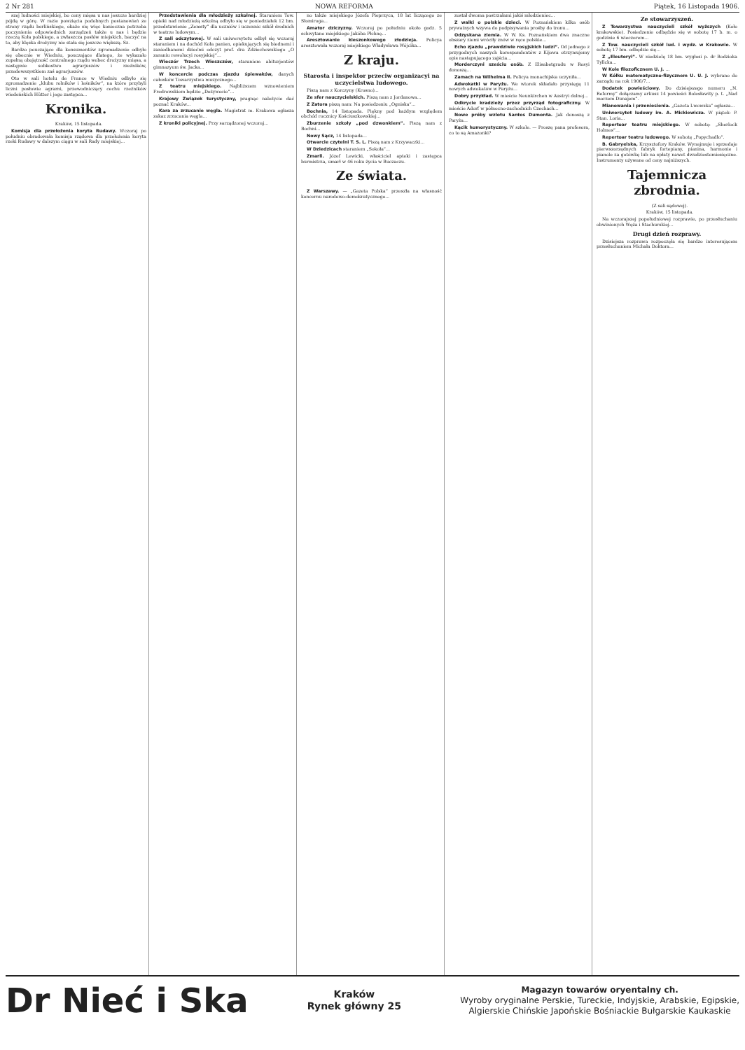2 Nr 281 NOWA REFORMA Piątek, 16 Listopada 1906.
szej ludności miejskiej, bo ceny mięsa u nas jeszcze bardziej pójdą w górę. W razie powzięcia podobnych postanowień ze strony rządu berlińskiego, okaże się więc konieczna potrzeba poczynienia odpowiednich zarządzeń także u nas i będzie rzeczą Koła polskiego, a zwłaszcza posłów miejskich, baczyć na to, aby klęska drożyzny nie stała się jeszcze większą. Sz.
Bardzo pouczające dla konsumentów zgromadzenie odbyło się obecnie w Wiedniu, pouczające dlatego, że wykazało zupełną obojętność centralnego rządu wobec drożyzny mięsa, a następnie sobkostwo agrarjuszów i rzeźników, przedewszystkiem zaś agrarjuszów.
Oto w sali hotelu de France w Wiedniu odbyło się zgromadzenie „klubu rolników i leśników”, na które przybyli liczni posłowie agrarni, przewodniczący cechu rzeźników wiedeńskich Hütter i jego zastępca...
Kronika.
Kraków, 15 listopada.
Komisja dla przełożenia koryta Rudawy. Wczoraj po południu obradowała komisja rządowa dla przełożenia koryta rzeki Rudawy w dalszym ciągu w sali Rady miejskiej...
Przedstawienia dla młodzieży szkolnej. Staraniem Tow. opieki nad młodzieżą szkolną odbyło się w poniedziałek 12 bm. przedstawienie „Zemsty” dla uczniów i uczennic szkół średnich w teatrze ludowym...
Z sali odczytowej. W sali uniwersytetu odbył się wczoraj staraniem i na dochód Koła panien, opiekujących się biednemi i zaniedbanemi dziećmi odczyt prof. dra Zdziechowskiego „O zaraniu rewolucyi rosyjskiej”...
Wieczór Trzech Wieszczów, staraniem abiturjentów gimnazyum św. Jacka...
W koncercie podczas zjazdu śpiewaków, danych całonków Towarzystwa muzycznego...
Z teatru miejskiego. Najbliższem wznowieniem Fredrowskiem będzie „Dożywocie”...
Krajowy Związek turystyczny, pragnąc należycie dać poznać Kraków...
Kara za zrzucanie węgla. Magistrat m. Krakowa ogłasza zakaz zrzucania węgla...
Z kroniki policyjnej. Przy sarządzonej wczoraj...
no także miejskiego Józefa Pieprzyca, 18 lat liczącego ze Słomiroga...
Amator dziczyzny. Wczoraj po południu około godz. 5 schwytano miejskiego Jakóba Płchnę...
Aresztowanie kieszonkowego złodzieja. Policya aresztowała wczoraj miejskiego Władysława Wójcika...
Z kraju.
Starosta i inspektor przeciw organizacyi na uczycielstwa ludowego.
Piszą nam z Korczyny (Krosno)...
Ze sfer nauczycielskich. Piszą nam z Jordanowa...
Z Zatora piszą nam: Na posiedzeniu „Ogniska”...
Bochnia, 14 listopada. Piękny pod każdym względem obchód rocznicy Kościuszkowskiej...
Zburzenie szkoły „pod dzwonkiem”. Piszą nam z Bochni...
Nowy Sącz, 14 listopada...
Otwarcie czytelni T. S. L. Piszą nam z Krzywaczki...
W Dziedzicach staraniem „Sokoła”...
Zmarli. Józef Lewicki, właściciel apteki i zastępca burmistrza, umarł w 46 roku życia w Buczaczu.
Ze świata.
Z Warszawy. — „Gazeta Polska” przeszła na własność koncernu narodowo-demokratycznego...
został dwoma postrzałami jakiś młodzieniec...
Z walki o polskie dzieci. W Poznańskiem kilka osób prywatnych wzywa do podpisywania prośby do tronu...
Odzyskana ziemia. W W. Ks. Poznańskiem dwa znaczne obszary ziemi wróciły znów w ręce polskie...
Echo zjazdu „prawdziwie rosyjskich ludzi”. Od jednego z przygodnych naszych korespondentów z Kijowa otrzymujemy opis następującego zajścia...
Morderczyni sześciu osób. Z Elisabetgradu w Rosyi donoszą...
Zamach na Wilhelma II. Policya monachijska uczyniła...
Adwokatki w Paryżu. We wtorek składało przysięgę 11 nowych adwokatów w Paryżu...
Dobry przykład. W mieście Neunkirchen w Austryi dolnej...
Odkrycie kradzieży przez przyrząd fotograficzny. W mieście Adorf w północno-zachodnich Czechach...
Nowe próby wzlotu Santos Dumonta. Jak donoszą z Paryża...
Kącik humorystyczny. W szkole. — Proszę pana profesora, co to są Amazonki?
Ze stowarzyszeń.
Z Towarzystwa nauczycieli szkół wyższych (Koło krakowskie). Posiedzenie odbędzie się w sobotę 17 b. m. o godzinie 6 wieczorem...
Z Tow. nauczycieli szkół lud. i wydz. w Krakowie. W sobotę 17 bm. odbędzie się...
Z „Eleuteryi”. W niedzielę 18 bm. wygłosi p. dr Bodzioka Tyllcka...
W Kole filozoficznem U. J. ...
W Kółku matematyczno-fizycznem U. U. J. wybrano do zarządu na rok 1906/7...
Dodatek powieściowy. Do dzisiejszego numeru „N. Reformy” dołączamy arkusz 14 powieści Bolesławity p. t. „Nad morzem Dunajem”.
Mianowania i przeniesienia. „Gazeta Lwowska” ogłasza...
Uniwersytet ludowy im. A. Mickiewicza. W piątek: P. Stan. Loria...
Repertoar teatru miejskiego. W sobotę: „Sherlock Holmes”...
Repertoar teatru ludowego. W sobotę „Popychadło”.
B. Gabryelska, Krzysztofory Kraków. Wynajmuje i sprzedaje pierwszorzędnych fabryk fortepiany, pianina, harmonie i pianole za gotówkę lub na spłaty nawet dwudziestomiesięczne. Instrumenty używane od ceny najniższych.
Tajemnicza zbrodnia.
(Z sali sądowej).
Kraków, 15 listopada.
Na wczorajszej popołudniowej rozprawie, po przesłuchaniu obwinionych Węża i Stachurskiej...
Drugi dzień rozprawy.
Dzisiejsza rozprawa rozpoczęła się bardzo interesującem przesłuchaniem Michała Doktora...
Dr Nieć i Ska Kraków
Rynek główny 25 Magazyn towarów oryentalny ch.
Wyroby oryginalne Perskie, Tureckie, Indyjskie, Arabskie, Egipskie,
Algierskie Chińskie Japońskie Bośniackie Bułgarskie Kaukaskie